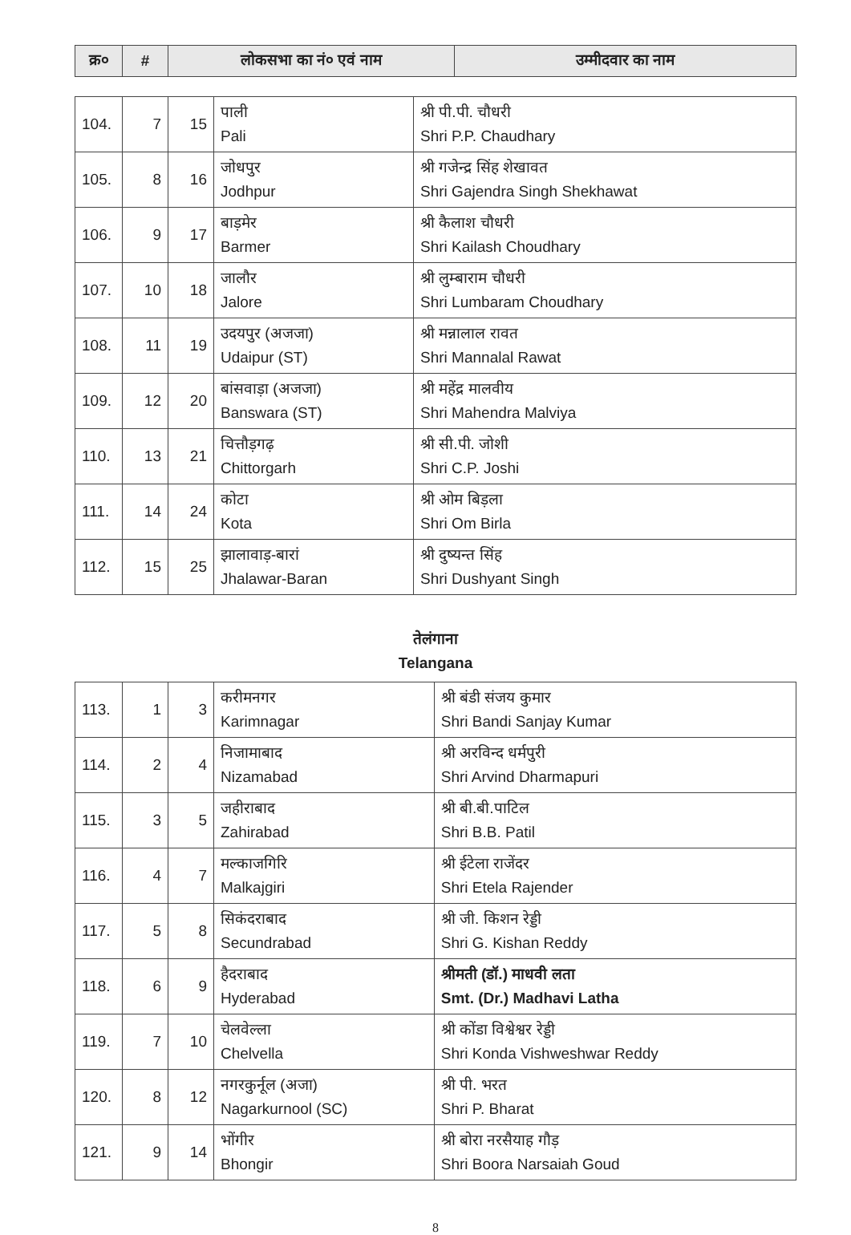| क्र० | # | लोकसभा का नं० एवं नाम | उम्मीदवार का नाम |
| --- | --- | --- | --- |
| 104. | 7 | 15 | पाली Pali | श्री पी.पी. चौधरी Shri P.P. Chaudhary |
| 105. | 8 | 16 | जोधपुर Jodhpur | श्री गजेन्द्र सिंह शेखावत Shri Gajendra Singh Shekhawat |
| 106. | 9 | 17 | बाड़मेर Barmer | श्री कैलाश चौधरी Shri Kailash Choudhary |
| 107. | 10 | 18 | जालौर Jalore | श्री लुम्बाराम चौधरी Shri Lumbaram Choudhary |
| 108. | 11 | 19 | उदयपुर (अजजा) Udaipur (ST) | श्री मन्नालाल रावत Shri Mannalal Rawat |
| 109. | 12 | 20 | बांसवाड़ा (अजजा) Banswara (ST) | श्री महेंद्र मालवीय Shri Mahendra Malviya |
| 110. | 13 | 21 | चित्तौड़गढ़ Chittorgarh | श्री सी.पी. जोशी Shri C.P. Joshi |
| 111. | 14 | 24 | कोटा Kota | श्री ओम बिड़ला Shri Om Birla |
| 112. | 15 | 25 | झालावाड़-बारां Jhalawar-Baran | श्री दुष्यन्त सिंह Shri Dushyant Singh |
तेलंगाना
Telangana
| 113. | 1 | 3 | करीमनगर Karimnagar | श्री बंडी संजय कुमार Shri Bandi Sanjay Kumar |
| 114. | 2 | 4 | निजामाबाद Nizamabad | श्री अरविन्द धर्मपुरी Shri Arvind Dharmapuri |
| 115. | 3 | 5 | जहीराबाद Zahirabad | श्री बी.बी.पाटिल Shri B.B. Patil |
| 116. | 4 | 7 | मल्काजगिरि Malkajgiri | श्री ईटेला राजेंदर Shri Etela Rajender |
| 117. | 5 | 8 | सिकंदराबाद Secundrabad | श्री जी. किशन रेड्डी Shri G. Kishan Reddy |
| 118. | 6 | 9 | हैदराबाद Hyderabad | श्रीमती (डॉ.) माधवी लता Smt. (Dr.) Madhavi Latha |
| 119. | 7 | 10 | चेलवेल्ला Chelvella | श्री कोंडा विश्वेश्वर रेड्डी Shri Konda Vishweshwar Reddy |
| 120. | 8 | 12 | नगरकुर्नूल (अजा) Nagarkurnool (SC) | श्री पी. भरत Shri P. Bharat |
| 121. | 9 | 14 | भोंगीर Bhongir | श्री बोरा नरसैयाह गौड़ Shri Boora Narsaiah Goud |
8